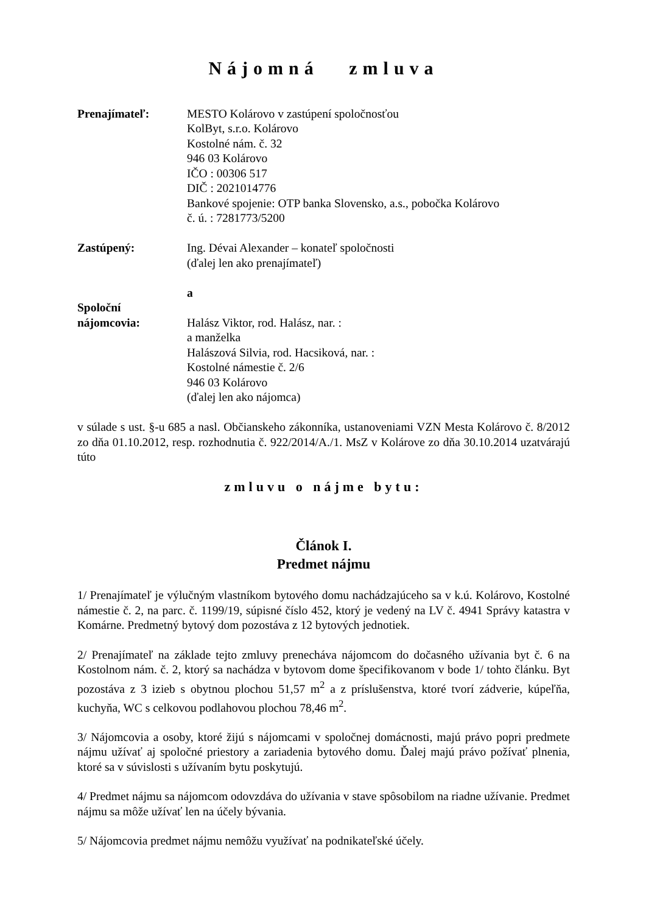Nájomná zmluva
Prenajímateľ: MESTO Kolárovo v zastúpení spoločnosťou
KolByt, s.r.o. Kolárovo
Kostolné nám. č. 32
946 03 Kolárovo
IČO : 00306 517
DIČ : 2021014776
Bankové spojenie: OTP banka Slovensko, a.s., pobočka Kolárovo
č. ú. : 7281773/5200
Zastúpený: Ing. Dévai Alexander – konateľ spoločnosti
(ďalej len ako prenajímateľ)
a
Spoloční
nájomcovia:
Halász Viktor, rod. Halász, nar. :
a manželka
Halászová Silvia, rod. Hacsiková, nar. :
Kostolné námestie č. 2/6
946 03 Kolárovo
(ďalej len ako nájomca)
v súlade s ust. §-u 685 a nasl. Občianskeho zákonníka, ustanoveniami VZN Mesta Kolárovo č. 8/2012 zo dňa 01.10.2012, resp. rozhodnutia č. 922/2014/A./1. MsZ v Kolárove zo dňa 30.10.2014 uzatvárajú túto
zmluvu o nájme bytu:
Článok I.
Predmet nájmu
1/ Prenajímateľ je výlučným vlastníkom bytového domu nachádzajúceho sa v k.ú. Kolárovo, Kostolné námestie č. 2, na parc. č. 1199/19, súpisné číslo 452, ktorý je vedený na LV č. 4941 Správy katastra v Komárne. Predmetný bytový dom pozostáva z 12 bytových jednotiek.
2/ Prenajímateľ na základe tejto zmluvy prenecháva nájomcom do dočasného užívania byt č. 6 na Kostolnom nám. č. 2, ktorý sa nachádza v bytovom dome špecifikovanom v bode 1/ tohto článku. Byt pozostáva z 3 izieb s obytnou plochou 51,57 m<sup>2</sup> a z príslušenstva, ktoré tvorí zádverie, kúpeľňa, kuchyňa, WC s celkovou podlahovou plochou 78,46 m<sup>2</sup>.
3/ Nájomcovia a osoby, ktoré žijú s nájomcami v spoločnej domácnosti, majú právo popri predmete nájmu užívať aj spoločné priestory a zariadenia bytového domu. Ďalej majú právo požívať plnenia, ktoré sa v súvislosti s užívaním bytu poskytujú.
4/ Predmet nájmu sa nájomcom odovzdáva do užívania v stave spôsobilom na riadne užívanie. Predmet nájmu sa môže užívať len na účely bývania.
5/ Nájomcovia predmet nájmu nemôžu využívať na podnikateľské účely.